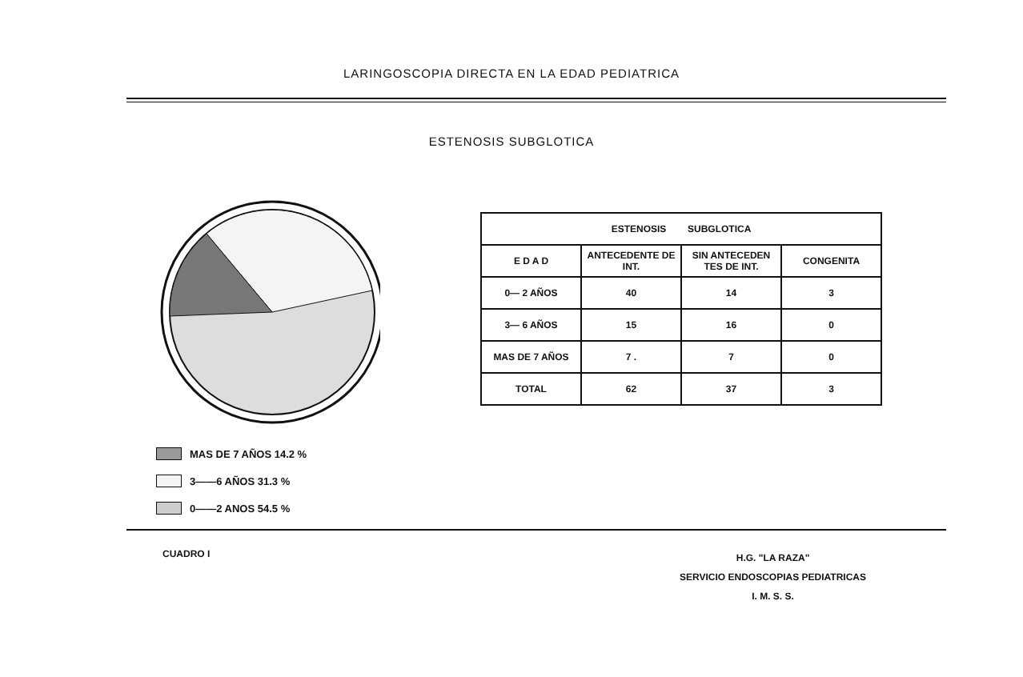LARINGOSCOPIA DIRECTA EN LA EDAD PEDIATRICA
ESTENOSIS SUBGLOTICA
MAS DE 7 AÑOS 14.2 %
3——6 AÑOS 31.3 %
0——2 ANOS 54.5 %
| ESTENOSIS SUBGLOTICA | | | |
| --- | --- | --- | --- |
| E D A D | ANTECEDENTE DE INT. | SIN ANTECEDEN TES DE INT. | CONGENITA |
| 0— 2 AÑOS | 40 | 14 | 3 |
| 3— 6 AÑOS | 15 | 16 | 0 |
| MAS DE 7 AÑOS | 7 . | 7 | 0 |
| TOTAL | 62 | 37 | 3 |
CUADRO I
H.G. "LA RAZA"
SERVICIO ENDOSCOPIAS PEDIATRICAS
I. M. S. S.